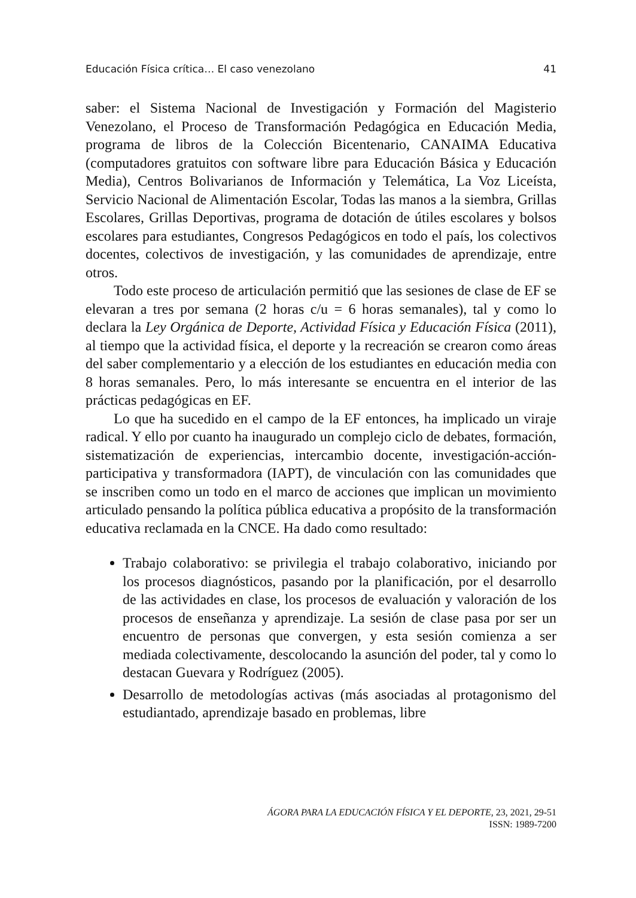Educación Física crítica… El caso venezolano 41
saber: el Sistema Nacional de Investigación y Formación del Magisterio Venezolano, el Proceso de Transformación Pedagógica en Educación Media, programa de libros de la Colección Bicentenario, CANAIMA Educativa (computadores gratuitos con software libre para Educación Básica y Educación Media), Centros Bolivarianos de Información y Telemática, La Voz Liceísta, Servicio Nacional de Alimentación Escolar, Todas las manos a la siembra, Grillas Escolares, Grillas Deportivas, programa de dotación de útiles escolares y bolsos escolares para estudiantes, Congresos Pedagógicos en todo el país, los colectivos docentes, colectivos de investigación, y las comunidades de aprendizaje, entre otros.
Todo este proceso de articulación permitió que las sesiones de clase de EF se elevaran a tres por semana (2 horas c/u = 6 horas semanales), tal y como lo declara la Ley Orgánica de Deporte, Actividad Física y Educación Física (2011), al tiempo que la actividad física, el deporte y la recreación se crearon como áreas del saber complementario y a elección de los estudiantes en educación media con 8 horas semanales. Pero, lo más interesante se encuentra en el interior de las prácticas pedagógicas en EF.
Lo que ha sucedido en el campo de la EF entonces, ha implicado un viraje radical. Y ello por cuanto ha inaugurado un complejo ciclo de debates, formación, sistematización de experiencias, intercambio docente, investigación-acción-participativa y transformadora (IAPT), de vinculación con las comunidades que se inscriben como un todo en el marco de acciones que implican un movimiento articulado pensando la política pública educativa a propósito de la transformación educativa reclamada en la CNCE. Ha dado como resultado:
Trabajo colaborativo: se privilegia el trabajo colaborativo, iniciando por los procesos diagnósticos, pasando por la planificación, por el desarrollo de las actividades en clase, los procesos de evaluación y valoración de los procesos de enseñanza y aprendizaje. La sesión de clase pasa por ser un encuentro de personas que convergen, y esta sesión comienza a ser mediada colectivamente, descolocando la asunción del poder, tal y como lo destacan Guevara y Rodríguez (2005).
Desarrollo de metodologías activas (más asociadas al protagonismo del estudiantado, aprendizaje basado en problemas, libre
ÁGORA PARA LA EDUCACIÓN FÍSICA Y EL DEPORTE, 23, 2021, 29-51
ISSN: 1989-7200